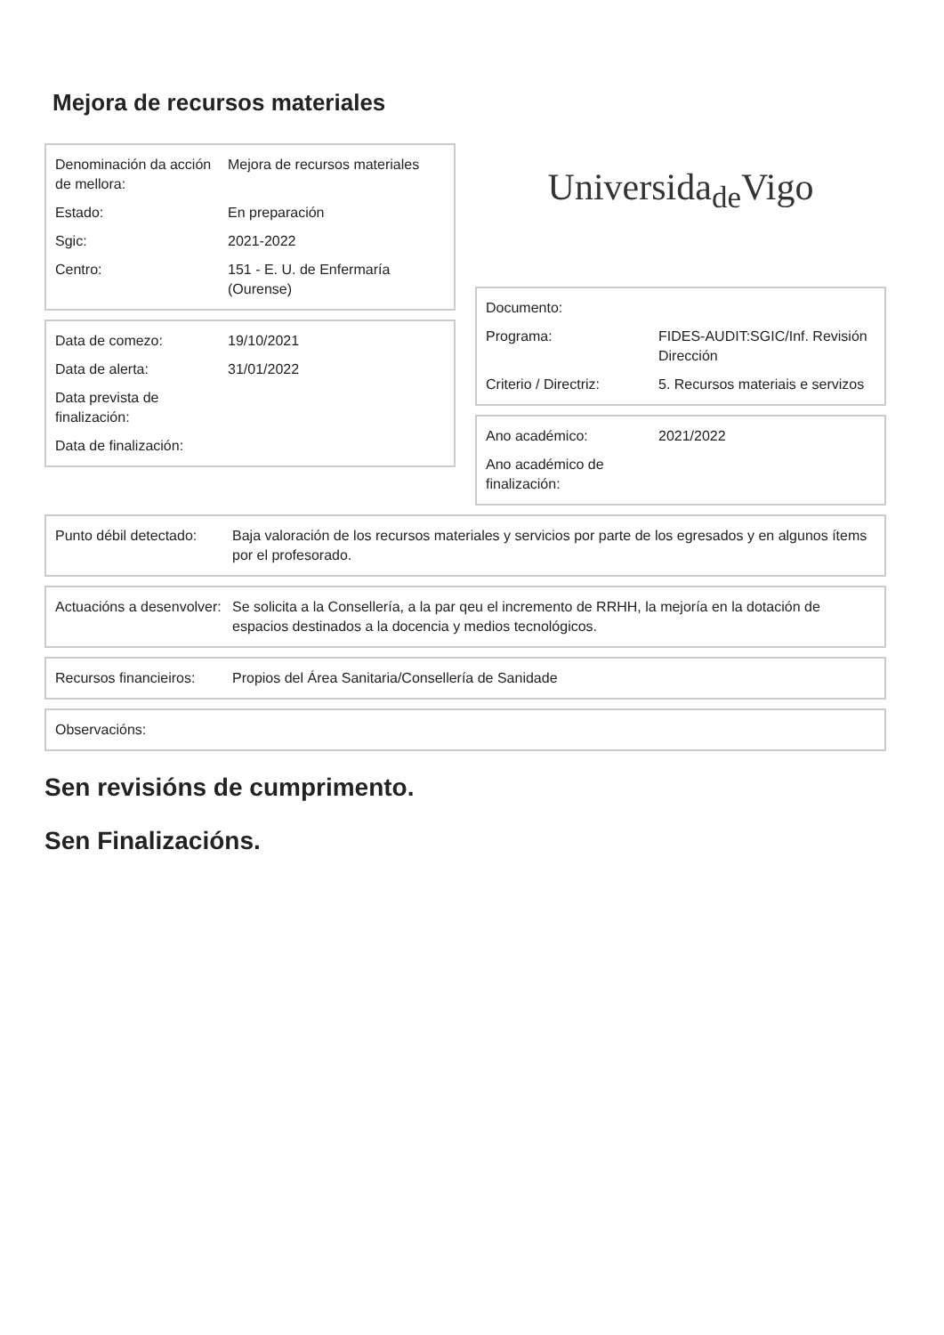Mejora de recursos materiales
| Denominación da acción de mellora: | Mejora de recursos materiales |
| Estado: | En preparación |
| Sgic: | 2021-2022 |
| Centro: | 151 - E. U. de Enfermaría (Ourense) |
| Data de comezo: | 19/10/2021 |
| Data de alerta: | 31/01/2022 |
| Data prevista de finalización: | |
| Data de finalización: | |
Universida<sub>de</sub>Vigo
| Documento: | |
| Programa: | FIDES-AUDIT:SGIC/Inf. Revisión Dirección |
| Criterio / Directriz: | 5. Recursos materiais e servizos |
| Ano académico: | 2021/2022 |
| Ano académico de finalización: | |
| Punto débil detectado: | Baja valoración de los recursos materiales y servicios por parte de los egresados y en algunos ítems por el profesorado. |
| Actuacións a desenvolver: | Se solicita a la Consellería, a la par qeu el incremento de RRHH, la mejoría en la dotación de espacios destinados a la docencia y medios tecnológicos. |
| Recursos financieiros: | Propios del Área Sanitaria/Consellería de Sanidade |
| Observacións: |
Sen revisións de cumprimento.
Sen Finalizacións.